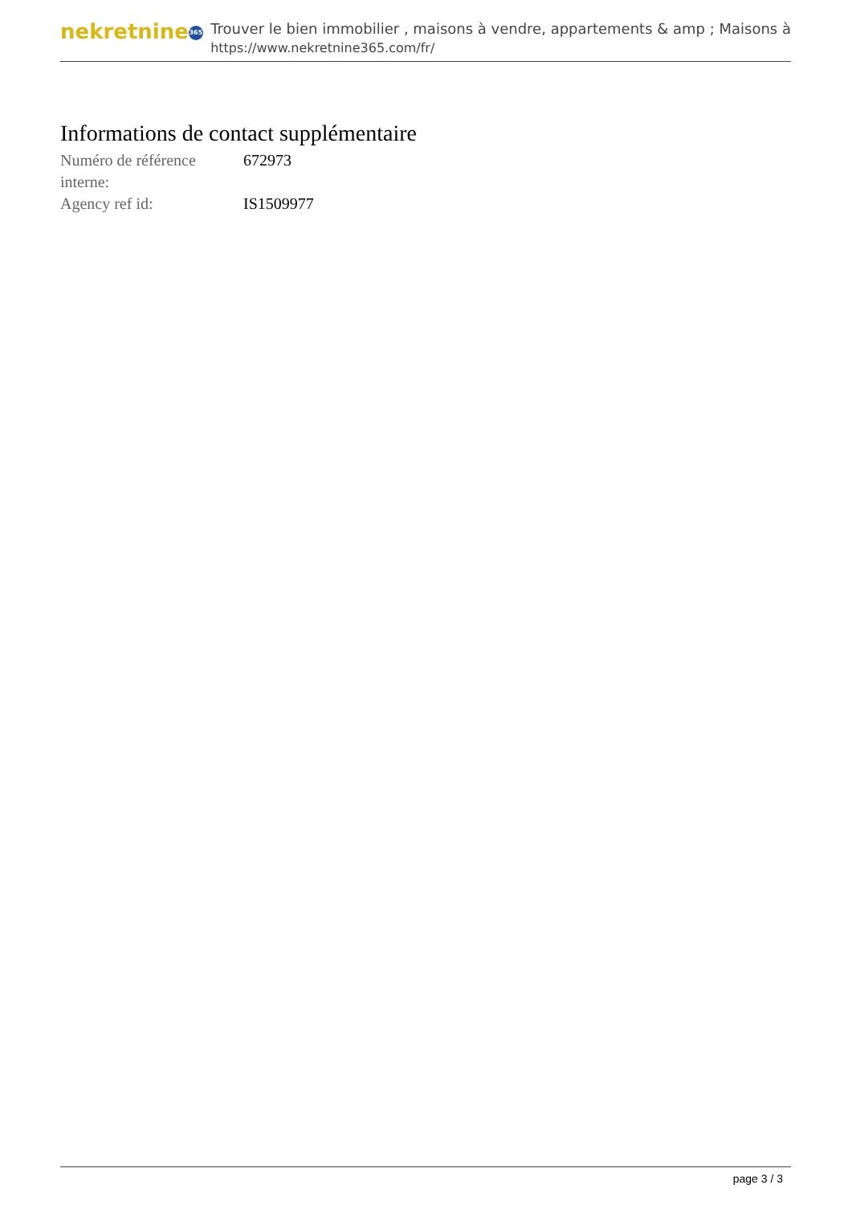nekretnine 365
Trouver le bien immobilier , maisons à vendre, appartements & amp ; Maisons à
https://www.nekretnine365.com/fr/
Informations de contact supplémentaire
| Numéro de référence interne: | 672973 |
| Agency ref id: | IS1509977 |
page 3 / 3